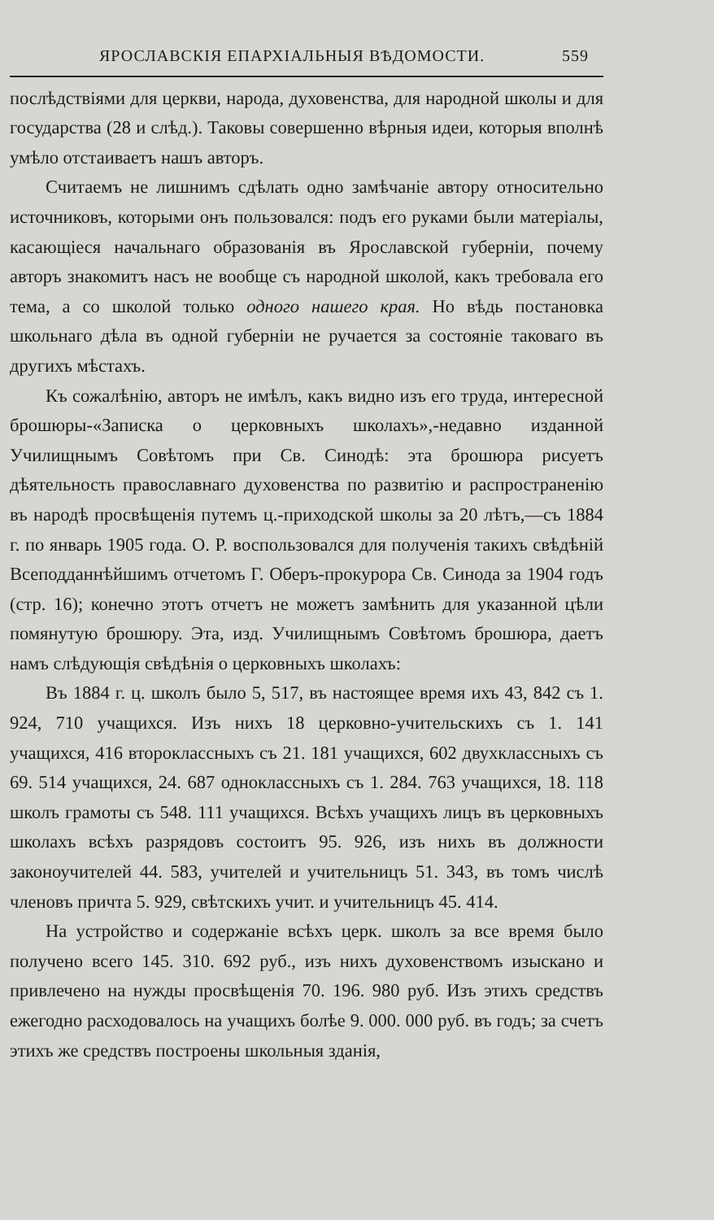ЯРОСЛАВСКІЯ ЕПАРХІАЛЬНЫЯ ВѢДОМОСТИ. 559
послѣдствіями для церкви, народа, духовенства, для народной школы и для государства (28 и слѣд.). Таковы совершенно вѣрныя идеи, которыя вполнѣ умѣло отстаиваетъ нашъ авторъ.
Считаемъ не лишнимъ сдѣлать одно замѣчаніе автору относительно источниковъ, которыми онъ пользовался: подъ его руками были матеріалы, касающіеся начальнаго образованія въ Ярославской губерніи, почему авторъ знакомитъ насъ не вообще съ народной школой, какъ требовала его тема, а со школой только одного нашего края. Но вѣдь постановка школьнаго дѣла въ одной губерніи не ручается за состояніе таковаго въ другихъ мѣстахъ.
Къ сожалѣнію, авторъ не имѣлъ, какъ видно изъ его труда, интересной брошюры-«Записка о церковныхъ школахъ»,-недавно изданной Училищнымъ Совѣтомъ при Св. Синодѣ: эта брошюра рисуетъ дѣятельность православнаго духовенства по развитію и распространенію въ народѣ просвѣщенія путемъ ц.-приходской школы за 20 лѣтъ,—съ 1884 г. по январь 1905 года. О. Р. воспользовался для полученія такихъ свѣдѣній Всеподданнѣйшимъ отчетомъ Г. Оберъ-прокурора Св. Синода за 1904 годъ (стр. 16); конечно этотъ отчетъ не можетъ замѣнить для указанной цѣли помянутую брошюру. Эта, изд. Училищнымъ Совѣтомъ брошюра, даетъ намъ слѣдующія свѣдѣнія о церковныхъ школахъ:
Въ 1884 г. ц. школъ было 5, 517, въ настоящее время ихъ 43, 842 съ 1. 924, 710 учащихся. Изъ нихъ 18 церковно-учительскихъ съ 1. 141 учащихся, 416 второклассныхъ съ 21. 181 учащихся, 602 двухклассныхъ съ 69. 514 учащихся, 24. 687 одноклассныхъ съ 1. 284. 763 учащихся, 18. 118 школъ грамоты съ 548. 111 учащихся. Всѣхъ учащихъ лицъ въ церковныхъ школахъ всѣхъ разрядовъ состоитъ 95. 926, изъ нихъ въ должности законоучителей 44. 583, учителей и учительницъ 51. 343, въ томъ числѣ членовъ причта 5. 929, свѣтскихъ учит. и учительницъ 45. 414.
На устройство и содержаніе всѣхъ церк. школъ за все время было получено всего 145. 310. 692 руб., изъ нихъ духовенствомъ изыскано и привлечено на нужды просвѣщенія 70. 196. 980 руб. Изъ этихъ средствъ ежегодно расходовалось на учащихъ болѣе 9. 000. 000 руб. въ годъ; за счетъ этихъ же средствъ построены школьныя зданія,